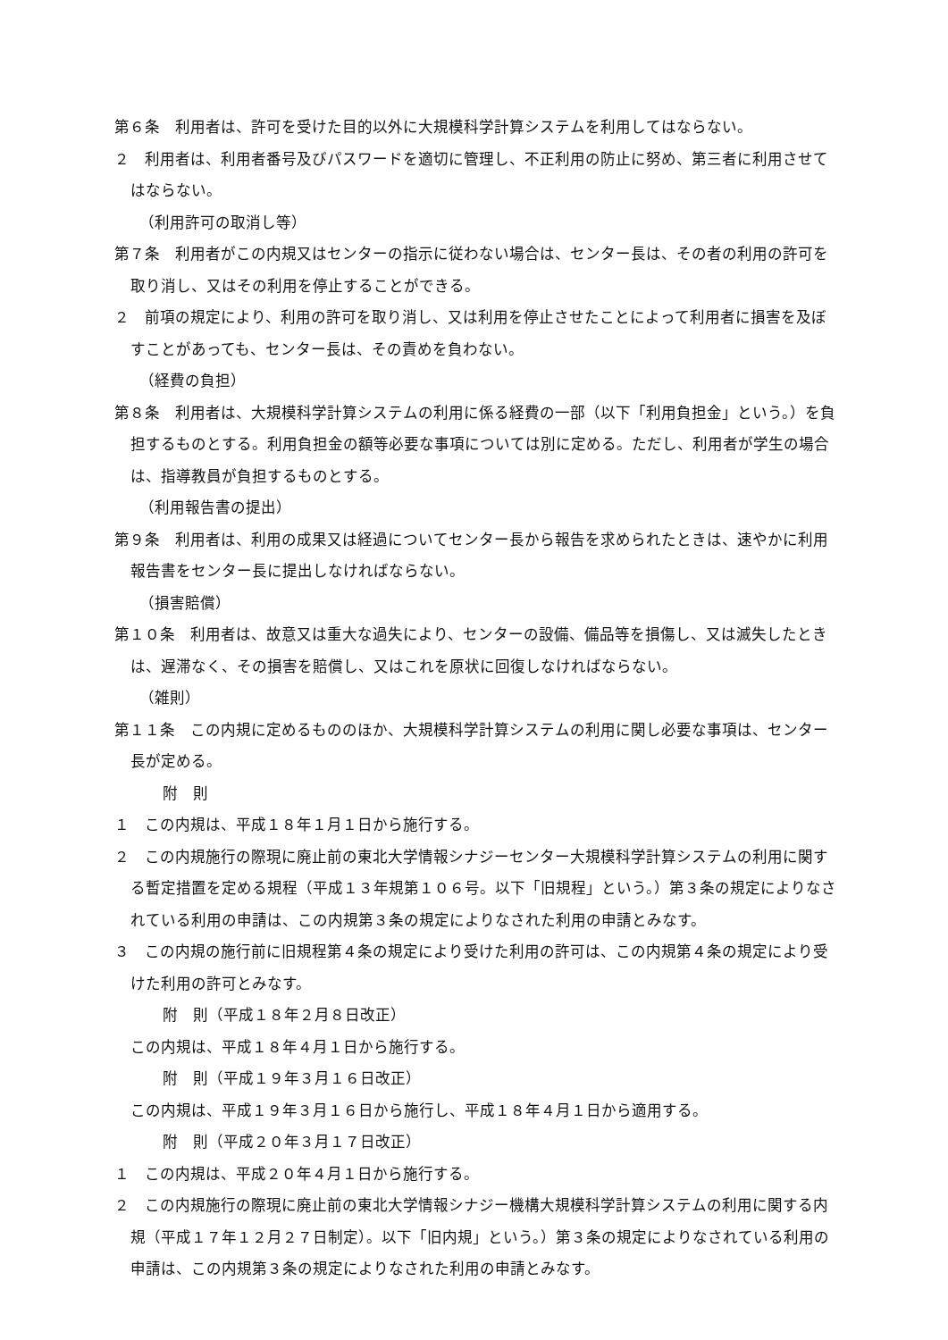第６条　利用者は、許可を受けた目的以外に大規模科学計算システムを利用してはならない。
２　利用者は、利用者番号及びパスワードを適切に管理し、不正利用の防止に努め、第三者に利用させてはならない。
（利用許可の取消し等）
第７条　利用者がこの内規又はセンターの指示に従わない場合は、センター長は、その者の利用の許可を取り消し、又はその利用を停止することができる。
２　前項の規定により、利用の許可を取り消し、又は利用を停止させたことによって利用者に損害を及ぼすことがあっても、センター長は、その責めを負わない。
（経費の負担）
第８条　利用者は、大規模科学計算システムの利用に係る経費の一部（以下「利用負担金」という。）を負担するものとする。利用負担金の額等必要な事項については別に定める。ただし、利用者が学生の場合は、指導教員が負担するものとする。
（利用報告書の提出）
第９条　利用者は、利用の成果又は経過についてセンター長から報告を求められたときは、速やかに利用報告書をセンター長に提出しなければならない。
（損害賠償）
第１０条　利用者は、故意又は重大な過失により、センターの設備、備品等を損傷し、又は滅失したときは、遅滞なく、その損害を賠償し、又はこれを原状に回復しなければならない。
（雑則）
第１１条　この内規に定めるもののほか、大規模科学計算システムの利用に関し必要な事項は、センター長が定める。
附　則
１　この内規は、平成１８年１月１日から施行する。
２　この内規施行の際現に廃止前の東北大学情報シナジーセンター大規模科学計算システムの利用に関する暫定措置を定める規程（平成１３年規第１０６号。以下「旧規程」という。）第３条の規定によりなされている利用の申請は、この内規第３条の規定によりなされた利用の申請とみなす。
３　この内規の施行前に旧規程第４条の規定により受けた利用の許可は、この内規第４条の規定により受けた利用の許可とみなす。
附　則（平成１８年２月８日改正）
この内規は、平成１８年４月１日から施行する。
附　則（平成１９年３月１６日改正）
この内規は、平成１９年３月１６日から施行し、平成１８年４月１日から適用する。
附　則（平成２０年３月１７日改正）
１　この内規は、平成２０年４月１日から施行する。
２　この内規施行の際現に廃止前の東北大学情報シナジー機構大規模科学計算システムの利用に関する内規（平成１７年１２月２７日制定）。以下「旧内規」という。）第３条の規定によりなされている利用の申請は、この内規第３条の規定によりなされた利用の申請とみなす。